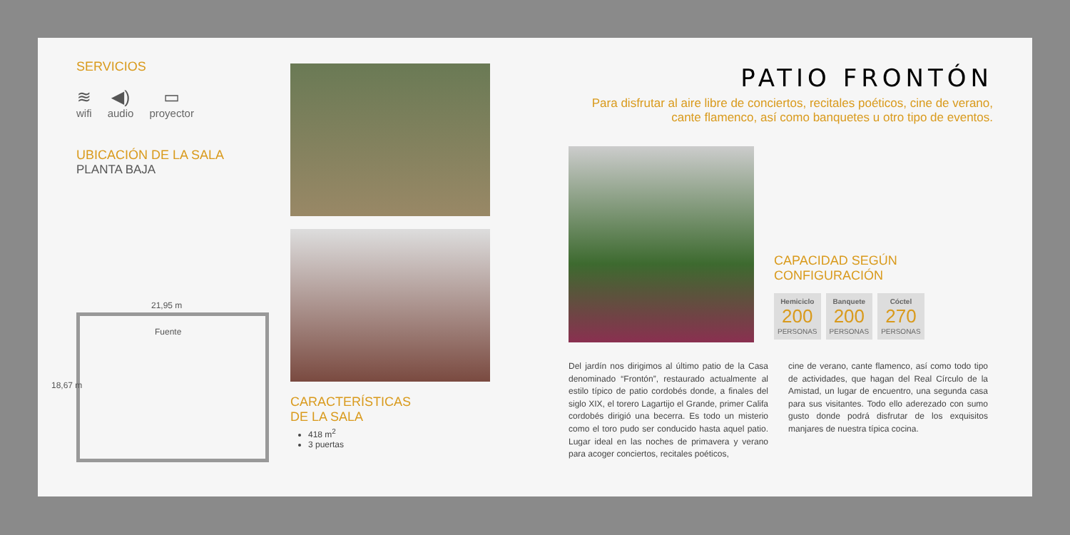SERVICIOS
≋
wifi
◀)
audio
▭
proyector
UBICACIÓN DE LA SALA
PLANTA BAJA
21,95 m
Fuente
18,67 m
CARACTERÍSTICAS
DE LA SALA
418 m<sup>2</sup>
3 puertas
PATIO FRONTÓN
Para disfrutar al aire libre de conciertos, recitales poéticos, cine de verano, cante flamenco, así como banquetes u otro tipo de eventos.
CAPACIDAD SEGÚN CONFIGURACIÓN
| Hemiciclo 200 PERSONAS | Banquete 200 PERSONAS | Cóctel 270 PERSONAS |
Del jardín nos dirigimos al último patio de la Casa denominado “Frontón”, restaurado actualmente al estilo típico de patio cordobés donde, a finales del siglo XIX, el torero Lagartijo el Grande, primer Califa cordobés dirigió una becerra. Es todo un misterio como el toro pudo ser conducido hasta aquel patio. Lugar ideal en las noches de primavera y verano para acoger conciertos, recitales poéticos,
cine de verano, cante flamenco, así como todo tipo de actividades, que hagan del Real Círculo de la Amistad, un lugar de encuentro, una segunda casa para sus visitantes. Todo ello aderezado con sumo gusto donde podrá disfrutar de los exquisitos manjares de nuestra típica cocina.